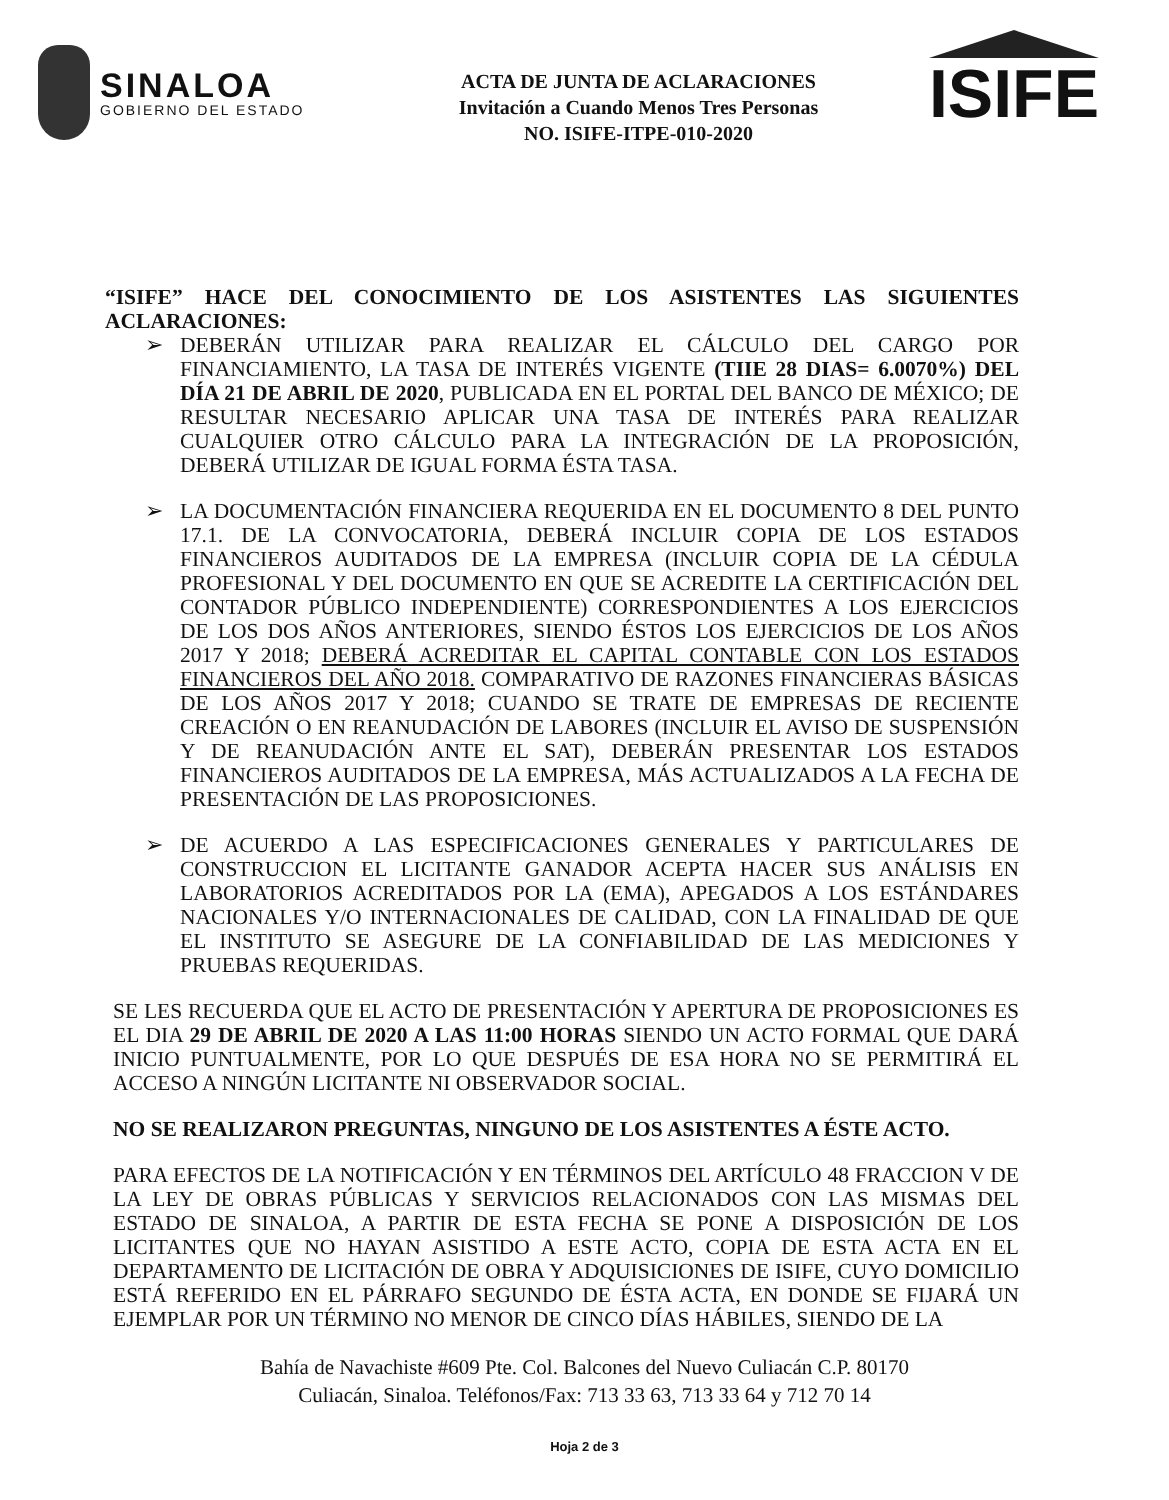SINALOA
GOBIERNO DEL ESTADO
ACTA DE JUNTA DE ACLARACIONES
Invitación a Cuando Menos Tres Personas
NO. ISIFE-ITPE-010-2020
ISIFE
“ISIFE” HACE DEL CONOCIMIENTO DE LOS ASISTENTES LAS SIGUIENTES ACLARACIONES:
➢ DEBERÁN UTILIZAR PARA REALIZAR EL CÁLCULO DEL CARGO POR FINANCIAMIENTO, LA TASA DE INTERÉS VIGENTE (TIIE 28 DIAS= 6.0070%) DEL DÍA 21 DE ABRIL DE 2020, PUBLICADA EN EL PORTAL DEL BANCO DE MÉXICO; DE RESULTAR NECESARIO APLICAR UNA TASA DE INTERÉS PARA REALIZAR CUALQUIER OTRO CÁLCULO PARA LA INTEGRACIÓN DE LA PROPOSICIÓN, DEBERÁ UTILIZAR DE IGUAL FORMA ÉSTA TASA.
➢ LA DOCUMENTACIÓN FINANCIERA REQUERIDA EN EL DOCUMENTO 8 DEL PUNTO 17.1. DE LA CONVOCATORIA, DEBERÁ INCLUIR COPIA DE LOS ESTADOS FINANCIEROS AUDITADOS DE LA EMPRESA (INCLUIR COPIA DE LA CÉDULA PROFESIONAL Y DEL DOCUMENTO EN QUE SE ACREDITE LA CERTIFICACIÓN DEL CONTADOR PÚBLICO INDEPENDIENTE) CORRESPONDIENTES A LOS EJERCICIOS DE LOS DOS AÑOS ANTERIORES, SIENDO ÉSTOS LOS EJERCICIOS DE LOS AÑOS 2017 Y 2018; DEBERÁ ACREDITAR EL CAPITAL CONTABLE CON LOS ESTADOS FINANCIEROS DEL AÑO 2018. COMPARATIVO DE RAZONES FINANCIERAS BÁSICAS DE LOS AÑOS 2017 Y 2018; CUANDO SE TRATE DE EMPRESAS DE RECIENTE CREACIÓN O EN REANUDACIÓN DE LABORES (INCLUIR EL AVISO DE SUSPENSIÓN Y DE REANUDACIÓN ANTE EL SAT), DEBERÁN PRESENTAR LOS ESTADOS FINANCIEROS AUDITADOS DE LA EMPRESA, MÁS ACTUALIZADOS A LA FECHA DE PRESENTACIÓN DE LAS PROPOSICIONES.
➢ DE ACUERDO A LAS ESPECIFICACIONES GENERALES Y PARTICULARES DE CONSTRUCCION EL LICITANTE GANADOR ACEPTA HACER SUS ANÁLISIS EN LABORATORIOS ACREDITADOS POR LA (EMA), APEGADOS A LOS ESTÁNDARES NACIONALES Y/O INTERNACIONALES DE CALIDAD, CON LA FINALIDAD DE QUE EL INSTITUTO SE ASEGURE DE LA CONFIABILIDAD DE LAS MEDICIONES Y PRUEBAS REQUERIDAS.
SE LES RECUERDA QUE EL ACTO DE PRESENTACIÓN Y APERTURA DE PROPOSICIONES ES EL DIA 29 DE ABRIL DE 2020 A LAS 11:00 HORAS SIENDO UN ACTO FORMAL QUE DARÁ INICIO PUNTUALMENTE, POR LO QUE DESPUÉS DE ESA HORA NO SE PERMITIRÁ EL ACCESO A NINGÚN LICITANTE NI OBSERVADOR SOCIAL.
NO SE REALIZARON PREGUNTAS, NINGUNO DE LOS ASISTENTES A ÉSTE ACTO.
PARA EFECTOS DE LA NOTIFICACIÓN Y EN TÉRMINOS DEL ARTÍCULO 48 FRACCION V DE LA LEY DE OBRAS PÚBLICAS Y SERVICIOS RELACIONADOS CON LAS MISMAS DEL ESTADO DE SINALOA, A PARTIR DE ESTA FECHA SE PONE A DISPOSICIÓN DE LOS LICITANTES QUE NO HAYAN ASISTIDO A ESTE ACTO, COPIA DE ESTA ACTA EN EL DEPARTAMENTO DE LICITACIÓN DE OBRA Y ADQUISICIONES DE ISIFE, CUYO DOMICILIO ESTÁ REFERIDO EN EL PÁRRAFO SEGUNDO DE ÉSTA ACTA, EN DONDE SE FIJARÁ UN EJEMPLAR POR UN TÉRMINO NO MENOR DE CINCO DÍAS HÁBILES, SIENDO DE LA
Bahía de Navachiste #609 Pte. Col. Balcones del Nuevo Culiacán C.P. 80170
Culiacán, Sinaloa. Teléfonos/Fax: 713 33 63, 713 33 64 y 712 70 14
Hoja 2 de 3